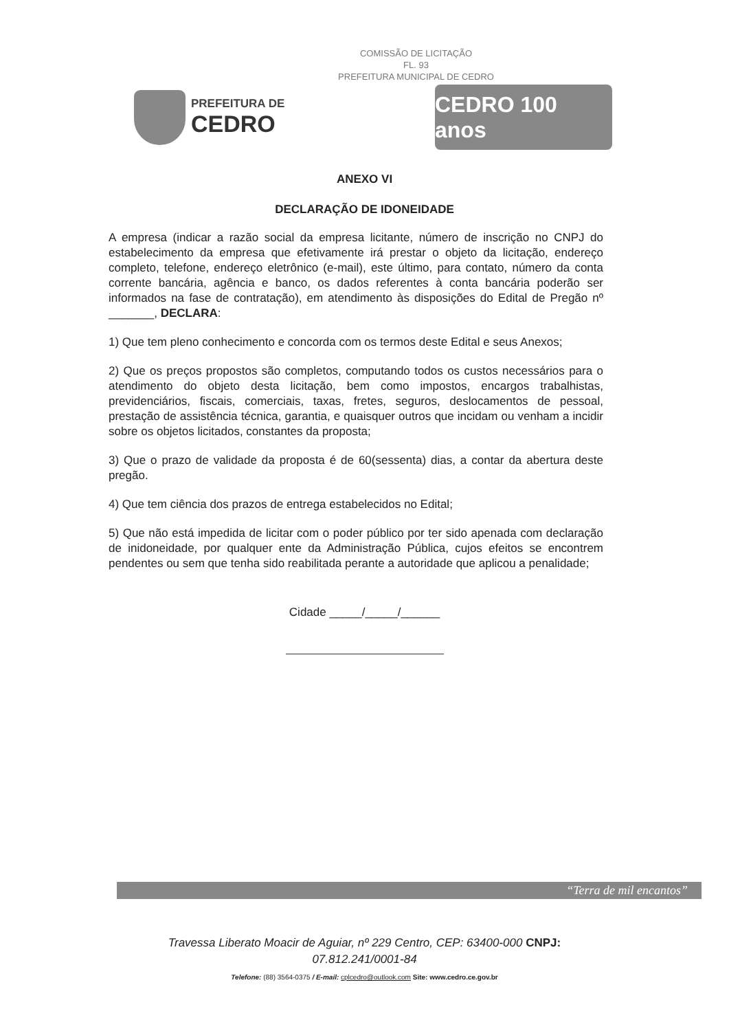COMISSÃO DE LICITAÇÃO
FL. 93
PREFEITURA MUNICIPAL DE CEDRO
PREFEITURA DE
CEDRO
CEDRO 100 anos
ANEXO VI
DECLARAÇÃO DE IDONEIDADE
A empresa (indicar a razão social da empresa licitante, número de inscrição no CNPJ do estabelecimento da empresa que efetivamente irá prestar o objeto da licitação, endereço completo, telefone, endereço eletrônico (e-mail), este último, para contato, número da conta corrente bancária, agência e banco, os dados referentes à conta bancária poderão ser informados na fase de contratação), em atendimento às disposições do Edital de Pregão nº _______, DECLARA:
1) Que tem pleno conhecimento e concorda com os termos deste Edital e seus Anexos;
2) Que os preços propostos são completos, computando todos os custos necessários para o atendimento do objeto desta licitação, bem como impostos, encargos trabalhistas, previdenciários, fiscais, comerciais, taxas, fretes, seguros, deslocamentos de pessoal, prestação de assistência técnica, garantia, e quaisquer outros que incidam ou venham a incidir sobre os objetos licitados, constantes da proposta;
3) Que o prazo de validade da proposta é de 60(sessenta) dias, a contar da abertura deste pregão.
4) Que tem ciência dos prazos de entrega estabelecidos no Edital;
5) Que não está impedida de licitar com o poder público por ter sido apenada com declaração de inidoneidade, por qualquer ente da Administração Pública, cujos efeitos se encontrem pendentes ou sem que tenha sido reabilitada perante a autoridade que aplicou a penalidade;
Cidade _____/_____/______
“Terra de mil encantos”
Travessa Liberato Moacir de Aguiar, nº 229 Centro, CEP: 63400-000 CNPJ:
07.812.241/0001-84
Telefone: (88) 3564-0375 / E-mail: cplcedro@outlook.com Site: www.cedro.ce.gov.br